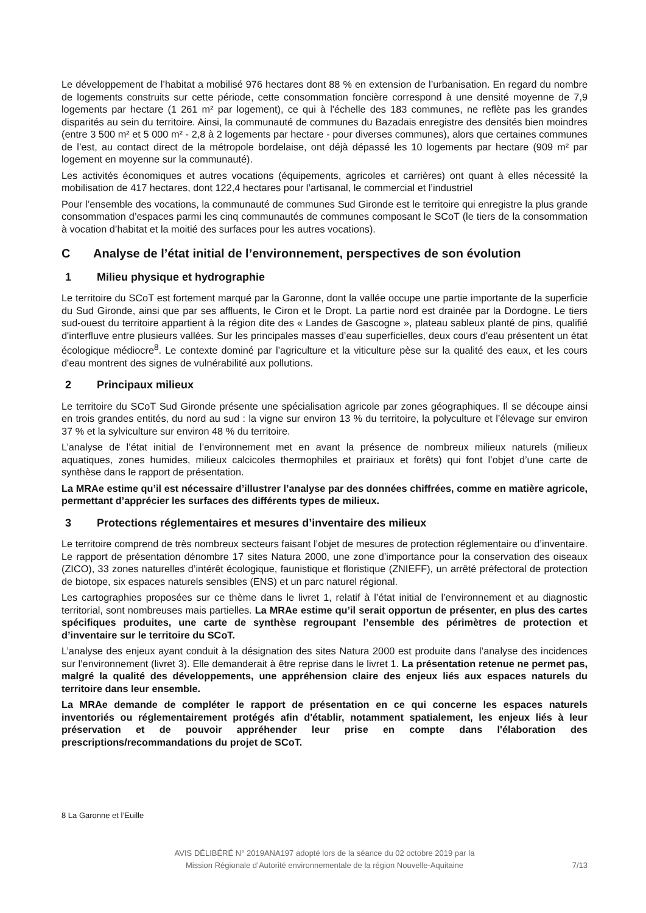Le développement de l’habitat a mobilisé 976 hectares dont 88 % en extension de l’urbanisation. En regard du nombre de logements construits sur cette période, cette consommation foncière correspond à une densité moyenne de 7,9 logements par hectare (1 261 m² par logement), ce qui à l'échelle des 183 communes, ne reflète pas les grandes disparités au sein du territoire. Ainsi, la communauté de communes du Bazadais enregistre des densités bien moindres (entre 3 500 m² et 5 000 m² - 2,8 à 2 logements par hectare - pour diverses communes), alors que certaines communes de l’est, au contact direct de la métropole bordelaise, ont déjà dépassé les 10 logements par hectare (909 m² par logement en moyenne sur la communauté).
Les activités économiques et autres vocations (équipements, agricoles et carrières) ont quant à elles nécessité la mobilisation de 417 hectares, dont 122,4 hectares pour l’artisanal, le commercial et l’industriel
Pour l’ensemble des vocations, la communauté de communes Sud Gironde est le territoire qui enregistre la plus grande consommation d’espaces parmi les cinq communautés de communes composant le SCoT (le tiers de la consommation à vocation d’habitat et la moitié des surfaces pour les autres vocations).
C Analyse de l’état initial de l’environnement, perspectives de son évolution
1 Milieu physique et hydrographie
Le territoire du SCoT est fortement marqué par la Garonne, dont la vallée occupe une partie importante de la superficie du Sud Gironde, ainsi que par ses affluents, le Ciron et le Dropt. La partie nord est drainée par la Dordogne. Le tiers sud-ouest du territoire appartient à la région dite des « Landes de Gascogne », plateau sableux planté de pins, qualifié d'interfluve entre plusieurs vallées. Sur les principales masses d’eau superficielles, deux cours d'eau présentent un état écologique médiocre<sup>8</sup>. Le contexte dominé par l’agriculture et la viticulture pèse sur la qualité des eaux, et les cours d'eau montrent des signes de vulnérabilité aux pollutions.
2 Principaux milieux
Le territoire du SCoT Sud Gironde présente une spécialisation agricole par zones géographiques. Il se découpe ainsi en trois grandes entités, du nord au sud : la vigne sur environ 13 % du territoire, la polyculture et l’élevage sur environ 37 % et la sylviculture sur environ 48 % du territoire.
L’analyse de l’état initial de l’environnement met en avant la présence de nombreux milieux naturels (milieux aquatiques, zones humides, milieux calcicoles thermophiles et prairiaux et forêts) qui font l’objet d’une carte de synthèse dans le rapport de présentation.
La MRAe estime qu’il est nécessaire d’illustrer l’analyse par des données chiffrées, comme en matière agricole, permettant d’apprécier les surfaces des différents types de milieux.
3 Protections réglementaires et mesures d’inventaire des milieux
Le territoire comprend de très nombreux secteurs faisant l’objet de mesures de protection réglementaire ou d’inventaire. Le rapport de présentation dénombre 17 sites Natura 2000, une zone d’importance pour la conservation des oiseaux (ZICO), 33 zones naturelles d’intérêt écologique, faunistique et floristique (ZNIEFF), un arrêté préfectoral de protection de biotope, six espaces naturels sensibles (ENS) et un parc naturel régional.
Les cartographies proposées sur ce thème dans le livret 1, relatif à l’état initial de l’environnement et au diagnostic territorial, sont nombreuses mais partielles. La MRAe estime qu’il serait opportun de présenter, en plus des cartes spécifiques produites, une carte de synthèse regroupant l’ensemble des périmètres de protection et d’inventaire sur le territoire du SCoT.
L’analyse des enjeux ayant conduit à la désignation des sites Natura 2000 est produite dans l’analyse des incidences sur l’environnement (livret 3). Elle demanderait à être reprise dans le livret 1. La présentation retenue ne permet pas, malgré la qualité des développements, une appréhension claire des enjeux liés aux espaces naturels du territoire dans leur ensemble.
La MRAe demande de compléter le rapport de présentation en ce qui concerne les espaces naturels inventoriés ou réglementairement protégés afin d'établir, notamment spatialement, les enjeux liés à leur préservation et de pouvoir appréhender leur prise en compte dans l'élaboration des prescriptions/recommandations du projet de SCoT.
8 La Garonne et l’Euille
AVIS DÉLIBÉRÉ N° 2019ANA197 adopté lors de la séance du 02 octobre 2019 par la
Mission Régionale d’Autorité environnementale de la région Nouvelle-Aquitaine
7/13